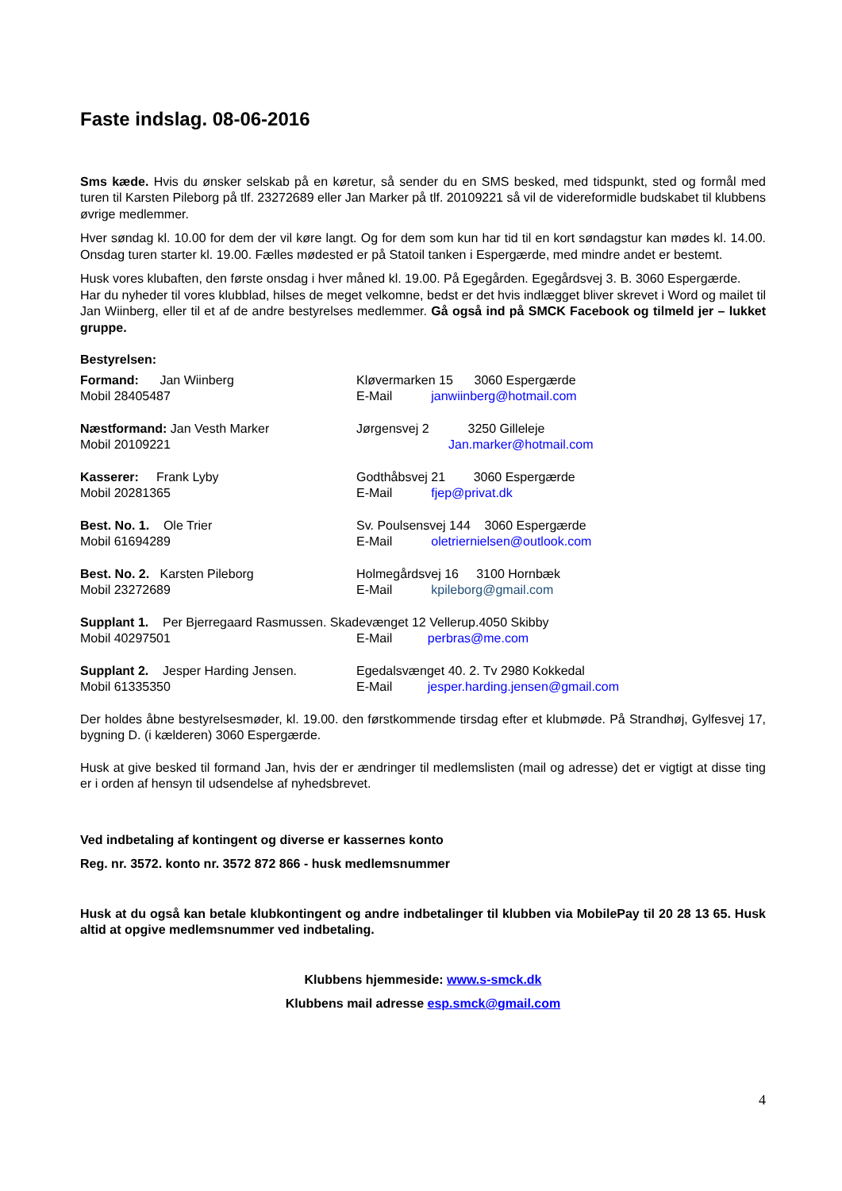Faste indslag. 08-06-2016
Sms kæde. Hvis du ønsker selskab på en køretur, så sender du en SMS besked, med tidspunkt, sted og formål med turen til Karsten Pileborg på tlf. 23272689 eller Jan Marker på tlf. 20109221 så vil de videreformidle budskabet til klubbens øvrige medlemmer.
Hver søndag kl. 10.00 for dem der vil køre langt. Og for dem som kun har tid til en kort søndagstur kan mødes kl. 14.00. Onsdag turen starter kl. 19.00. Fælles mødested er på Statoil tanken i Espergærde, med mindre andet er bestemt.
Husk vores klubaften, den første onsdag i hver måned kl. 19.00. På Egegården. Egegårdsvej 3. B. 3060 Espergærde.
Har du nyheder til vores klubblad, hilses de meget velkomne, bedst er det hvis indlægget bliver skrevet i Word og mailet til Jan Wiinberg, eller til et af de andre bestyrelses medlemmer. Gå også ind på SMCK Facebook og tilmeld jer – lukket gruppe.
Bestyrelsen:
Formand: Jan Wiinberg Kløvermarken 15 3060 Espergærde
Mobil 28405487 E-Mail janwiinberg@hotmail.com
Næstformand: Jan Vesth Marker Jørgensvej 2 3250 Gilleleje
Mobil 20109221 Jan.marker@hotmail.com
Kasserer: Frank Lyby Godthåbsvej 21 3060 Espergærde
Mobil 20281365 E-Mail fjep@privat.dk
Best. No. 1. Ole Trier Sv. Poulsensvej 144 3060 Espergærde
Mobil 61694289 E-Mail oletriernielsen@outlook.com
Best. No. 2. Karsten Pileborg Holmegårdsvej 16 3100 Hornbæk
Mobil 23272689 E-Mail kpileborg@gmail.com
Supplant 1. Per Bjerregaard Rasmussen. Skadevænget 12 Vellerup.4050 Skibby
Mobil 40297501 E-Mail perbras@me.com
Supplant 2. Jesper Harding Jensen.
Egedalsvænget 40. 2. Tv 2980 Kokkedal
Mobil 61335350 E-Mail jesper.harding.jensen@gmail.com
Der holdes åbne bestyrelsesmøder, kl. 19.00. den førstkommende tirsdag efter et klubmøde. På Strandhøj, Gylfesvej 17, bygning D. (i kælderen) 3060 Espergærde.
Husk at give besked til formand Jan, hvis der er ændringer til medlemslisten (mail og adresse) det er vigtigt at disse ting er i orden af hensyn til udsendelse af nyhedsbrevet.
Ved indbetaling af kontingent og diverse er kassernes konto
Reg. nr. 3572. konto nr. 3572 872 866 - husk medlemsnummer
Husk at du også kan betale klubkontingent og andre indbetalinger til klubben via MobilePay til 20 28 13 65. Husk altid at opgive medlemsnummer ved indbetaling.
Klubbens hjemmeside: www.s-smck.dk
Klubbens mail adresse esp.smck@gmail.com
4